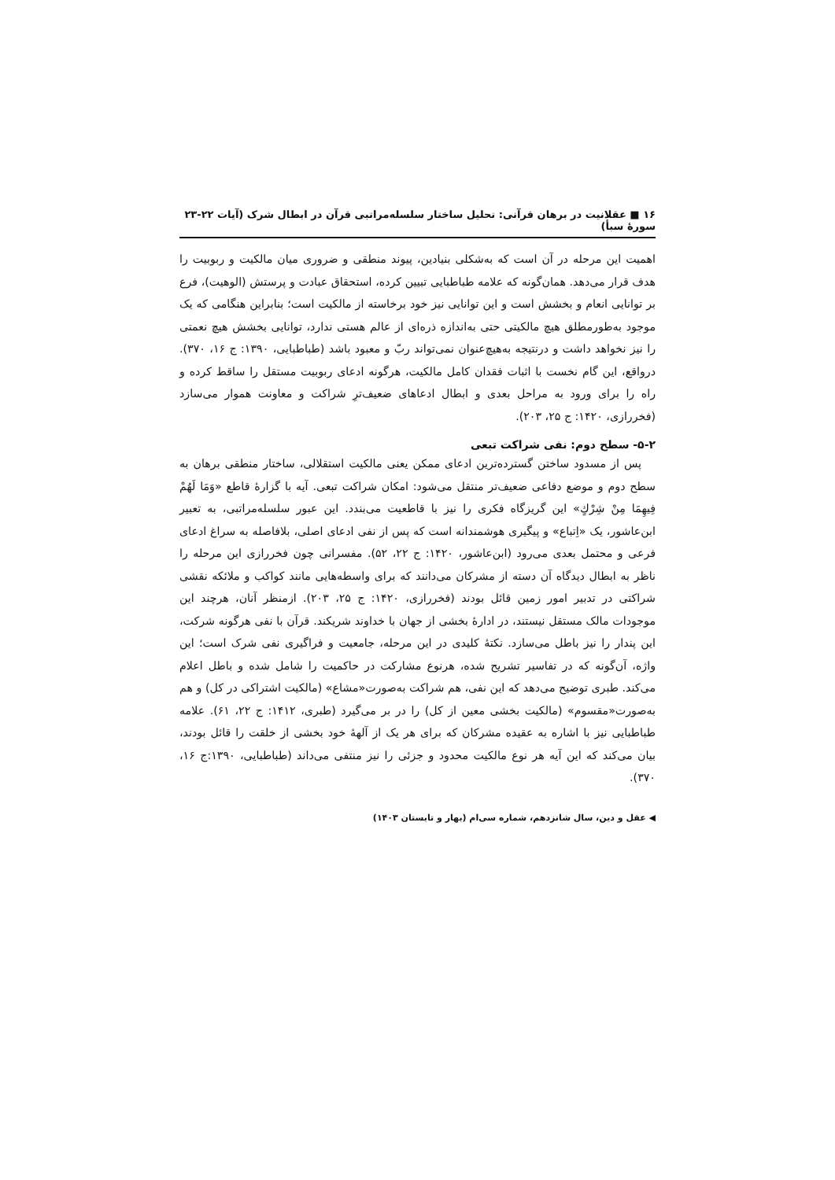۱۶ ■ عقلانیت در برهان قرآنی: تحلیل ساختار سلسله‌مراتبی قرآن در ابطال شرک (آیات ۲۲-۲۳ سورهٔ سبأ)
اهمیت این مرحله در آن است که به‌شکلی بنیادین، پیوند منطقی و ضروری میان مالکیت و ربوبیت را هدف قرار می‌دهد. همان‌گونه که علامه طباطبایی تبیین کرده، استحقاق عبادت و پرستش (الوهیت)، فرع بر توانایی انعام و بخشش است و این توانایی نیز خود برخاسته از مالکیت است؛ بنابراین هنگامی که یک موجود به‌طورمطلق هیچ مالکیتی حتی به‌اندازه ذره‌ای از عالم هستی ندارد، توانایی بخشش هیچ نعمتی را نیز نخواهد داشت و درنتیجه به‌هیچ‌عنوان نمی‌تواند ربّ و معبود باشد (طباطبایی، ۱۳۹۰: ج ۱۶، ۳۷۰). درواقع، این گام نخست با اثبات فقدان کامل مالکیت، هرگونه ادعای ربوبیت مستقل را ساقط کرده و راه را برای ورود به مراحل بعدی و ابطال ادعاهای ضعیف‌ترِ شراکت و معاونت هموار می‌سازد (فخررازی، ۱۴۲۰: ج ۲۵، ۲۰۳).
۵-۲- سطح دوم: نفی شراکت تبعی
پس از مسدود ساختن گسترده‌ترین ادعای ممکن یعنی مالکیت استقلالی، ساختار منطقی برهان به سطح دوم و موضع دفاعی ضعیف‌تر منتقل می‌شود: امکان شراکت تبعی. آیه با گزارهٔ قاطع «وَمَا لَهُمْ فِيهِمَا مِنْ شِرْكٍ» این گریزگاه فکری را نیز با قاطعیت می‌بندد. این عبور سلسله‌مراتبی، به تعبیر ابن‌عاشور، یک «اِتباع» و پیگیری هوشمندانه است که پس از نفی ادعای اصلی، بلافاصله به سراغ ادعای فرعی و محتمل بعدی می‌رود (ابن‌عاشور، ۱۴۲۰: ج ۲۲، ۵۲). مفسرانی چون فخررازی این مرحله را ناظر به ابطال دیدگاه آن دسته از مشرکان می‌دانند که برای واسطه‌هایی مانند کواکب و ملائکه نقشی شراکتی در تدبیر امور زمین قائل بودند (فخررازی، ۱۴۲۰: ج ۲۵، ۲۰۳). ازمنظر آنان، هرچند این موجودات مالک مستقل نیستند، در ادارهٔ بخشی از جهان با خداوند شریکند. قرآن با نفی هرگونه شرکت، این پندار را نیز باطل می‌سازد. نکتهٔ کلیدی در این مرحله، جامعیت و فراگیری نفی شرک است؛ این واژه، آن‌گونه که در تفاسیر تشریح شده، هرنوع مشارکت در حاکمیت را شامل شده و باطل اعلام می‌کند. طبری توضیح می‌دهد که این نفی، هم شراکت به‌صورت«مشاع» (مالکیت اشتراکی در کل) و هم به‌صورت«مقسوم» (مالکیت بخشی معین از کل) را در بر می‌گیرد (طبری، ۱۴۱۲: ج ۲۲، ۶۱). علامه طباطبایی نیز با اشاره به عقیده مشرکان که برای هر یک از آلههٔ خود بخشی از خلقت را قائل بودند، بیان می‌کند که این آیه هر نوع مالکیت محدود و جزئی را نیز منتفی می‌داند (طباطبایی، ۱۳۹۰:ج ۱۶، ۳۷۰).
◀ عقل و دین، سال شانزدهم، شماره سی‌ام (بهار و تابستان ۱۴۰۳)